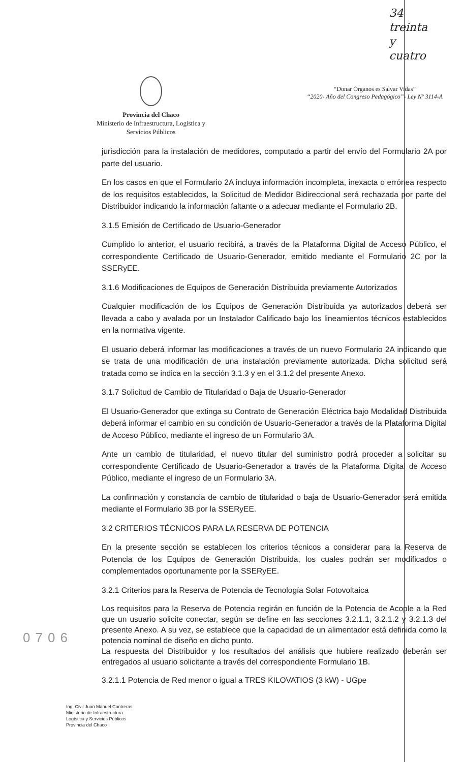34
treinta
y
cuatro
Provincia del Chaco
Ministerio de Infraestructura, Logística y
Servicios Públicos
“Donar Órganos es Salvar Vidas”
“2020- Año del Congreso Pedagógico”- Ley Nº 3114-A
jurisdicción para la instalación de medidores, computado a partir del envío del Formulario 2A por parte del usuario.
En los casos en que el Formulario 2A incluya información incompleta, inexacta o errónea respecto de los requisitos establecidos, la Solicitud de Medidor Bidireccional será rechazada por parte del Distribuidor indicando la información faltante o a adecuar mediante el Formulario 2B.
3.1.5 Emisión de Certificado de Usuario-Generador
Cumplido lo anterior, el usuario recibirá, a través de la Plataforma Digital de Acceso Público, el correspondiente Certificado de Usuario-Generador, emitido mediante el Formulario 2C por la SSERyEE.
3.1.6 Modificaciones de Equipos de Generación Distribuida previamente Autorizados
Cualquier modificación de los Equipos de Generación Distribuida ya autorizados deberá ser llevada a cabo y avalada por un Instalador Calificado bajo los lineamientos técnicos establecidos en la normativa vigente.
El usuario deberá informar las modificaciones a través de un nuevo Formulario 2A indicando que se trata de una modificación de una instalación previamente autorizada. Dicha solicitud será tratada como se indica en la sección 3.1.3 y en el 3.1.2 del presente Anexo.
3.1.7 Solicitud de Cambio de Titularidad o Baja de Usuario-Generador
El Usuario-Generador que extinga su Contrato de Generación Eléctrica bajo Modalidad Distribuida deberá informar el cambio en su condición de Usuario-Generador a través de la Plataforma Digital de Acceso Público, mediante el ingreso de un Formulario 3A.
Ante un cambio de titularidad, el nuevo titular del suministro podrá proceder a solicitar su correspondiente Certificado de Usuario-Generador a través de la Plataforma Digital de Acceso Público, mediante el ingreso de un Formulario 3A.
La confirmación y constancia de cambio de titularidad o baja de Usuario-Generador será emitida mediante el Formulario 3B por la SSERyEE.
3.2 CRITERIOS TÉCNICOS PARA LA RESERVA DE POTENCIA
En la presente sección se establecen los criterios técnicos a considerar para la Reserva de Potencia de los Equipos de Generación Distribuida, los cuales podrán ser modificados o complementados oportunamente por la SSERyEE.
3.2.1 Criterios para la Reserva de Potencia de Tecnología Solar Fotovoltaica
Los requisitos para la Reserva de Potencia regirán en función de la Potencia de Acople a la Red que un usuario solicite conectar, según se define en las secciones 3.2.1.1, 3.2.1.2 y 3.2.1.3 del presente Anexo. A su vez, se establece que la capacidad de un alimentador está definida como la potencia nominal de diseño en dicho punto.
La respuesta del Distribuidor y los resultados del análisis que hubiere realizado deberán ser entregados al usuario solicitante a través del correspondiente Formulario 1B.
3.2.1.1 Potencia de Red menor o igual a TRES KILOVATIOS (3 kW) - UGpe
0706
Ing. Civil Juan Manuel Contreras
Ministerio de Infraestructura
Logística y Servicios Públicos
Provincia del Chaco